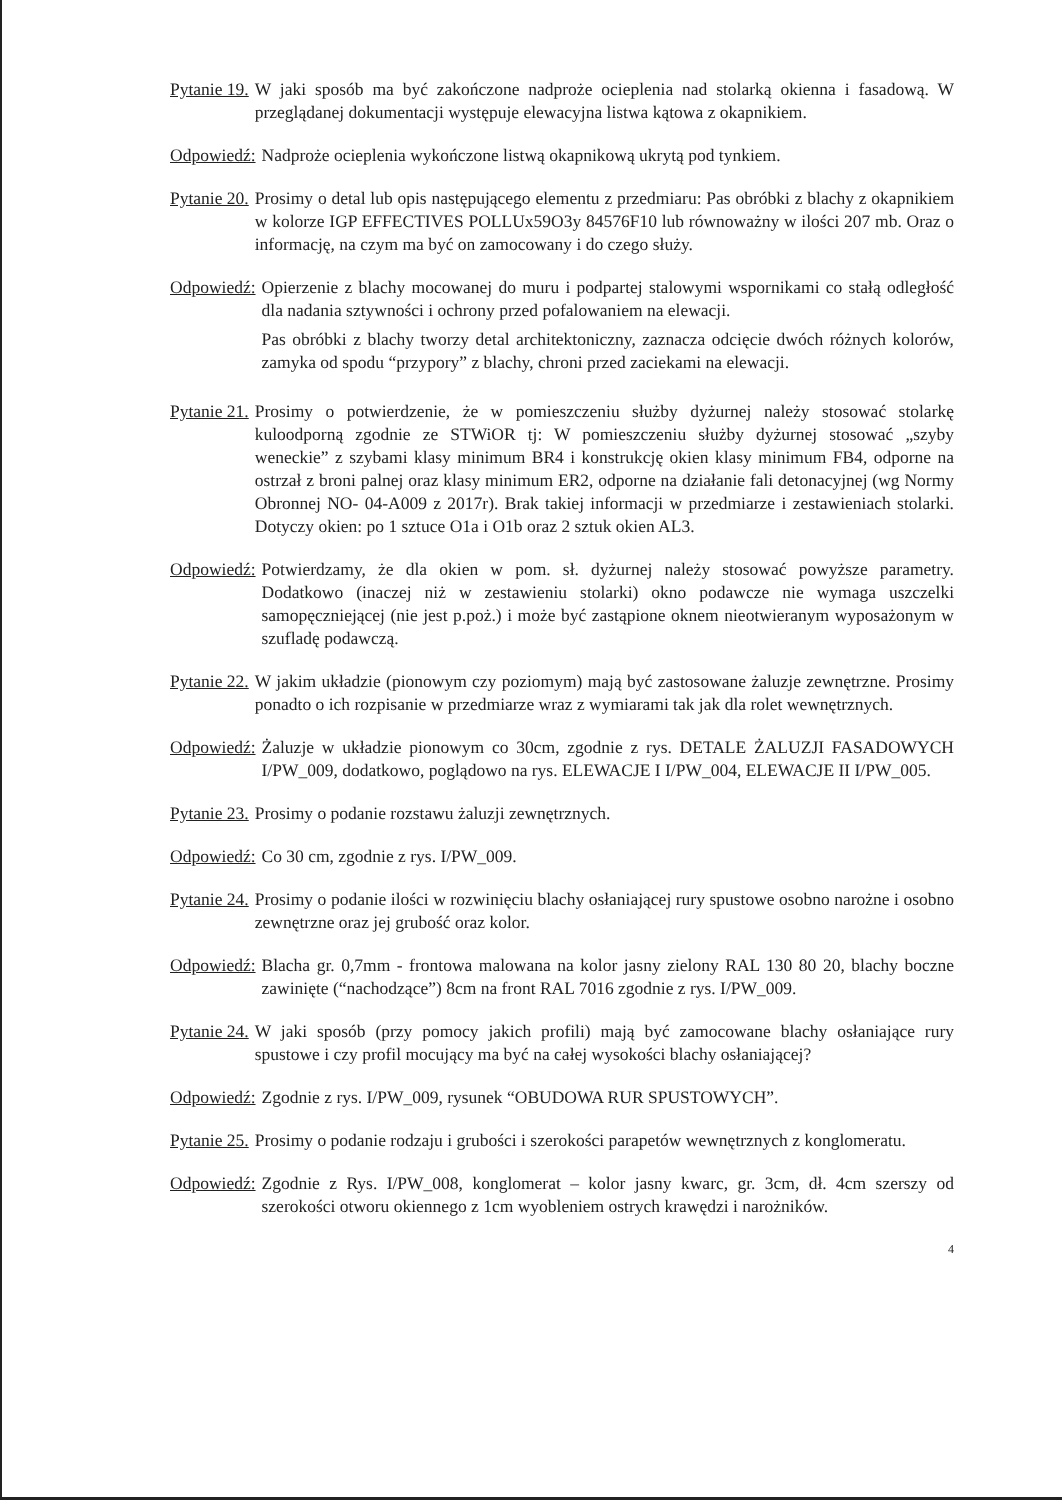Pytanie 19. W jaki sposób ma być zakończone nadproże ocieplenia nad stolarką okienna i fasadową. W przeglądanej dokumentacji występuje elewacyjna listwa kątowa z okapnikiem.
Odpowiedź: Nadproże ocieplenia wykończone listwą okapnikową ukrytą pod tynkiem.
Pytanie 20. Prosimy o detal lub opis następującego elementu z przedmiaru: Pas obróbki z blachy z okapnikiem w kolorze IGP EFFECTIVES POLLUx59O3y 84576F10 lub równoważny w ilości 207 mb. Oraz o informację, na czym ma być on zamocowany i do czego służy.
Odpowiedź: Opierzenie z blachy mocowanej do muru i podpartej stalowymi wspornikami co stałą odległość dla nadania sztywności i ochrony przed pofalowaniem na elewacji.
Pas obróbki z blachy tworzy detal architektoniczny, zaznacza odcięcie dwóch różnych kolorów, zamyka od spodu “przypory” z blachy, chroni przed zaciekami na elewacji.
Pytanie 21. Prosimy o potwierdzenie, że w pomieszczeniu służby dyżurnej należy stosować stolarkę kuloodporną zgodnie ze STWiOR tj: W pomieszczeniu służby dyżurnej stosować „szyby weneckie” z szybami klasy minimum BR4 i konstrukcję okien klasy minimum FB4, odporne na ostrzał z broni palnej oraz klasy minimum ER2, odporne na działanie fali detonacyjnej (wg Normy Obronnej NO- 04-A009 z 2017r). Brak takiej informacji w przedmiarze i zestawieniach stolarki. Dotyczy okien: po 1 sztuce O1a i O1b oraz 2 sztuk okien AL3.
Odpowiedź: Potwierdzamy, że dla okien w pom. sł. dyżurnej należy stosować powyższe parametry. Dodatkowo (inaczej niż w zestawieniu stolarki) okno podawcze nie wymaga uszczelki samopęczniejącej (nie jest p.poż.) i może być zastąpione oknem nieotwieranym wyposażonym w szufladę podawczą.
Pytanie 22. W jakim układzie (pionowym czy poziomym) mają być zastosowane żaluzje zewnętrzne. Prosimy ponadto o ich rozpisanie w przedmiarze wraz z wymiarami tak jak dla rolet wewnętrznych.
Odpowiedź: Żaluzje w układzie pionowym co 30cm, zgodnie z rys. DETALE ŻALUZJI FASADOWYCH I/PW_009, dodatkowo, poglądowo na rys. ELEWACJE I I/PW_004, ELEWACJE II I/PW_005.
Pytanie 23. Prosimy o podanie rozstawu żaluzji zewnętrznych.
Odpowiedź: Co 30 cm, zgodnie z rys. I/PW_009.
Pytanie 24. Prosimy o podanie ilości w rozwinięciu blachy osłaniającej rury spustowe osobno narożne i osobno zewnętrzne oraz jej grubość oraz kolor.
Odpowiedź: Blacha gr. 0,7mm - frontowa malowana na kolor jasny zielony RAL 130 80 20, blachy boczne zawinięte (“nachodzące”) 8cm na front RAL 7016 zgodnie z rys. I/PW_009.
Pytanie 24. W jaki sposób (przy pomocy jakich profili) mają być zamocowane blachy osłaniające rury spustowe i czy profil mocujący ma być na całej wysokości blachy osłaniającej?
Odpowiedź: Zgodnie z rys. I/PW_009, rysunek “OBUDOWA RUR SPUSTOWYCH”.
Pytanie 25. Prosimy o podanie rodzaju i grubości i szerokości parapetów wewnętrznych z konglomeratu.
Odpowiedź: Zgodnie z Rys. I/PW_008, konglomerat – kolor jasny kwarc, gr. 3cm, dł. 4cm szerszy od szerokości otworu okiennego z 1cm wyobleniem ostrych krawędzi i narożników.
4